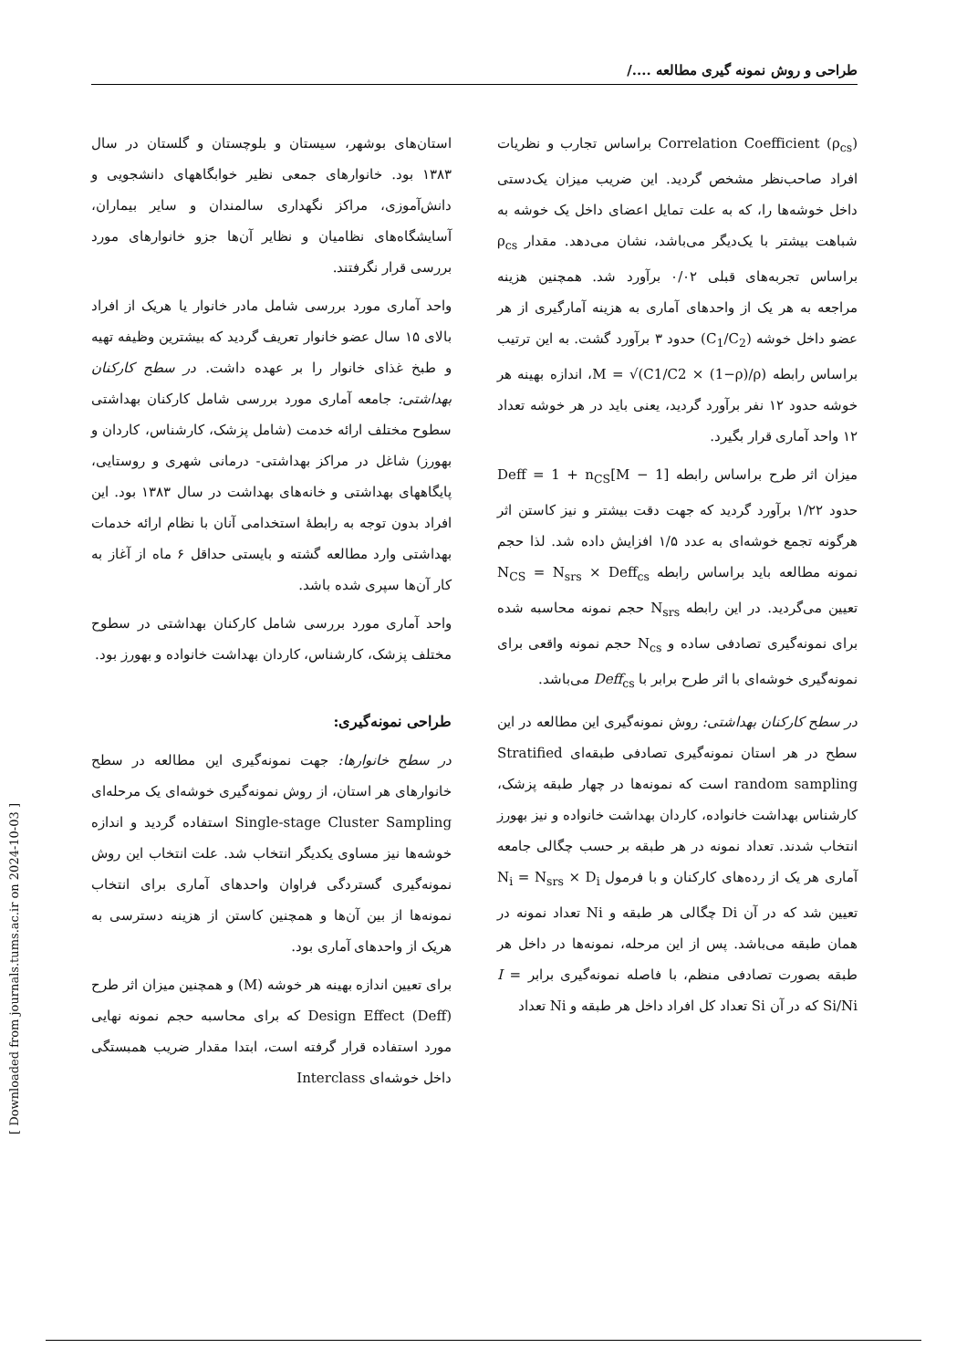طراحی و روش نمونه گیری مطالعه ..../
استان‌های بوشهر، سیستان و بلوچستان و گلستان در سال ۱۳۸۳ بود. خانوارهای جمعی نظیر خوابگاههای دانشجویی و دانش‌آموزی، مراکز نگهداری سالمندان و سایر بیماران، آسایشگاه‌های نظامیان و نظایر آن‌ها جزو خانوارهای مورد بررسی قرار نگرفتند.
واحد آماری مورد بررسی شامل مادر خانوار یا هریک از افراد بالای ۱۵ سال عضو خانوار تعریف گردید که بیشترین وظیفه تهیه و طبخ غذای خانوار را بر عهده داشت. در سطح کارکنان بهداشتی: جامعه آماری مورد بررسی شامل کارکنان بهداشتی سطوح مختلف ارائه خدمت (شامل پزشک، کارشناس، کاردان و بهورز) شاغل در مراکز بهداشتی- درمانی شهری و روستایی، پایگاههای بهداشتی و خانه‌های بهداشت در سال ۱۳۸۳ بود. این افراد بدون توجه به رابطهٔ استخدامی آنان با نظام ارائه خدمات بهداشتی وارد مطالعه گشته و بایستی حداقل ۶ ماه از آغاز به کار آن‌ها سپری شده باشد.
واحد آماری مورد بررسی شامل کارکنان بهداشتی در سطوح مختلف پزشک، کارشناس، کاردان بهداشت خانواده و بهورز بود.
طراحی نمونه‌گیری:
در سطح خانوارها: جهت نمونه‌گیری این مطالعه در سطح خانوارهای هر استان، از روش نمونه‌گیری خوشه‌ای یک مرحله‌ای Single-stage Cluster Sampling استفاده گردید و اندازه خوشه‌ها نیز مساوی یکدیگر انتخاب شد. علت انتخاب این روش نمونه‌گیری گستردگی فراوان واحدهای آماری برای انتخاب نمونه‌ها از بین آن‌ها و همچنین کاستن از هزینه دسترسی به هریک از واحدهای آماری بود.
برای تعیین اندازه بهینه هر خوشه (M) و همچنین میزان اثر طرح Design Effect (Deff) که برای محاسبه حجم نمونه نهایی مورد استفاده قرار گرفته است، ابتدا مقدار ضریب همبستگی داخل خوشه‌ای Interclass
Correlation Coefficient (ρ<sub>cs</sub>) براساس تجارب و نظریات افراد صاحب‌نظر مشخص گردید. این ضریب میزان یک‌دستی داخل خوشه‌ها را، که به علت تمایل اعضای داخل یک خوشه به شباهت بیشتر با یک‌دیگر می‌باشد، نشان می‌دهد. مقدار ρ<sub>cs</sub> براساس تجربه‌های قبلی ۰/۰۲ برآورد شد. همچنین هزینه مراجعه به هر یک از واحدهای آماری به هزینه آمارگیری از هر عضو داخل خوشه (C<sub>1</sub>/C<sub>2</sub>) حدود ۳ برآورد گشت. به این ترتیب براساس رابطه M = √(C1/C2 × (1−ρ)/ρ)، اندازه بهینه هر خوشه حدود ۱۲ نفر برآورد گردید، یعنی باید در هر خوشه تعداد ۱۲ واحد آماری قرار بگیرد.
میزان اثر طرح براساس رابطه Deff = 1 + n<sub>CS</sub>[M − 1] حدود ۱/۲۲ برآورد گردید که جهت دقت بیشتر و نیز کاستن اثر هرگونه تجمع خوشه‌ای به عدد ۱/۵ افزایش داده شد. لذا حجم نمونه مطالعه باید براساس رابطه N<sub>CS</sub> = N<sub>srs</sub> × Deff<sub>cs</sub> تعیین می‌گردید. در این رابطه N<sub>srs</sub> حجم نمونه محاسبه شده برای نمونه‌گیری تصادفی ساده و N<sub>cs</sub> حجم نمونه واقعی برای نمونه‌گیری خوشه‌ای با اثر طرح برابر با Deff<sub>cs</sub> می‌باشد.
در سطح کارکنان بهداشتی: روش نمونه‌گیری این مطالعه در این سطح در هر استان نمونه‌گیری تصادفی طبقه‌ای Stratified random sampling است که نمونه‌ها در چهار طبقه پزشک، کارشناس بهداشت خانواده، کاردان بهداشت خانواده و نیز بهورز انتخاب شدند. تعداد نمونه در هر طبقه بر حسب چگالی جامعه آماری هر یک از رده‌های کارکنان و با فرمول N<sub>i</sub> = N<sub>srs</sub> × D<sub>i</sub> تعیین شد که در آن Di چگالی هر طبقه و Ni تعداد نمونه در همان طبقه می‌باشد. پس از این مرحله، نمونه‌ها در داخل هر طبقه بصورت تصادفی منظم، با فاصله نمونه‌گیری برابر I = Si/Ni که در آن Si تعداد کل افراد داخل هر طبقه و Ni تعداد
[ Downloaded from journals.tums.ac.ir on 2024-10-03 ]